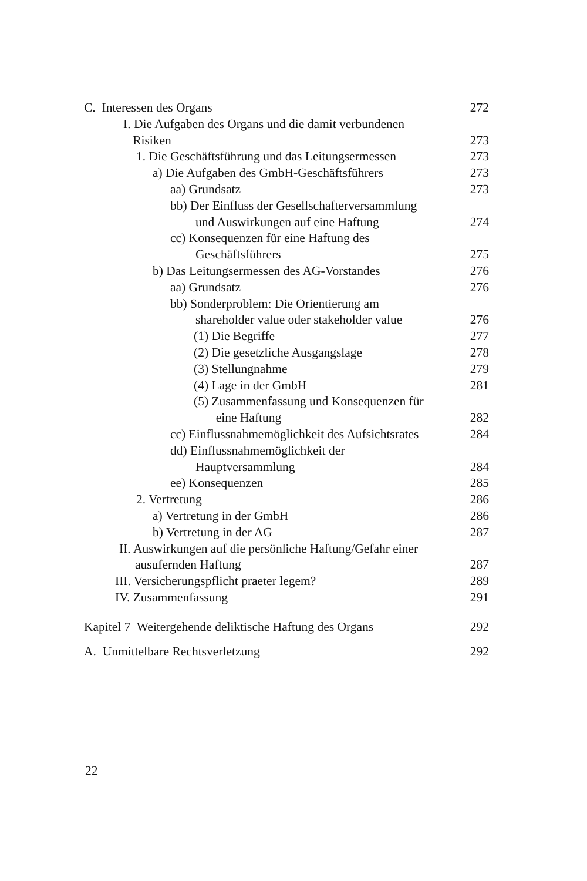| C. Interessen des Organs | 272 |
| I. Die Aufgaben des Organs und die damit verbundenen Risiken | 273 |
| 1. Die Geschäftsführung und das Leitungsermessen | 273 |
| a) Die Aufgaben des GmbH-Geschäftsführers | 273 |
| aa) Grundsatz | 273 |
| bb) Der Einfluss der Gesellschafterversammlung und Auswirkungen auf eine Haftung | 274 |
| cc) Konsequenzen für eine Haftung des Geschäftsführers | 275 |
| b) Das Leitungsermessen des AG-Vorstandes | 276 |
| aa) Grundsatz | 276 |
| bb) Sonderproblem: Die Orientierung am shareholder value oder stakeholder value | 276 |
| (1) Die Begriffe | 277 |
| (2) Die gesetzliche Ausgangslage | 278 |
| (3) Stellungnahme | 279 |
| (4) Lage in der GmbH | 281 |
| (5) Zusammenfassung und Konsequenzen für eine Haftung | 282 |
| cc) Einflussnahmemöglichkeit des Aufsichtsrates | 284 |
| dd) Einflussnahmemöglichkeit der Hauptversammlung | 284 |
| ee) Konsequenzen | 285 |
| 2. Vertretung | 286 |
| a) Vertretung in der GmbH | 286 |
| b) Vertretung in der AG | 287 |
| II. Auswirkungen auf die persönliche Haftung/Gefahr einer ausufernden Haftung | 287 |
| III. Versicherungspflicht praeter legem? | 289 |
| IV. Zusammenfassung | 291 |
| Kapitel 7 Weitergehende deliktische Haftung des Organs | 292 |
| A. Unmittelbare Rechtsverletzung | 292 |
22